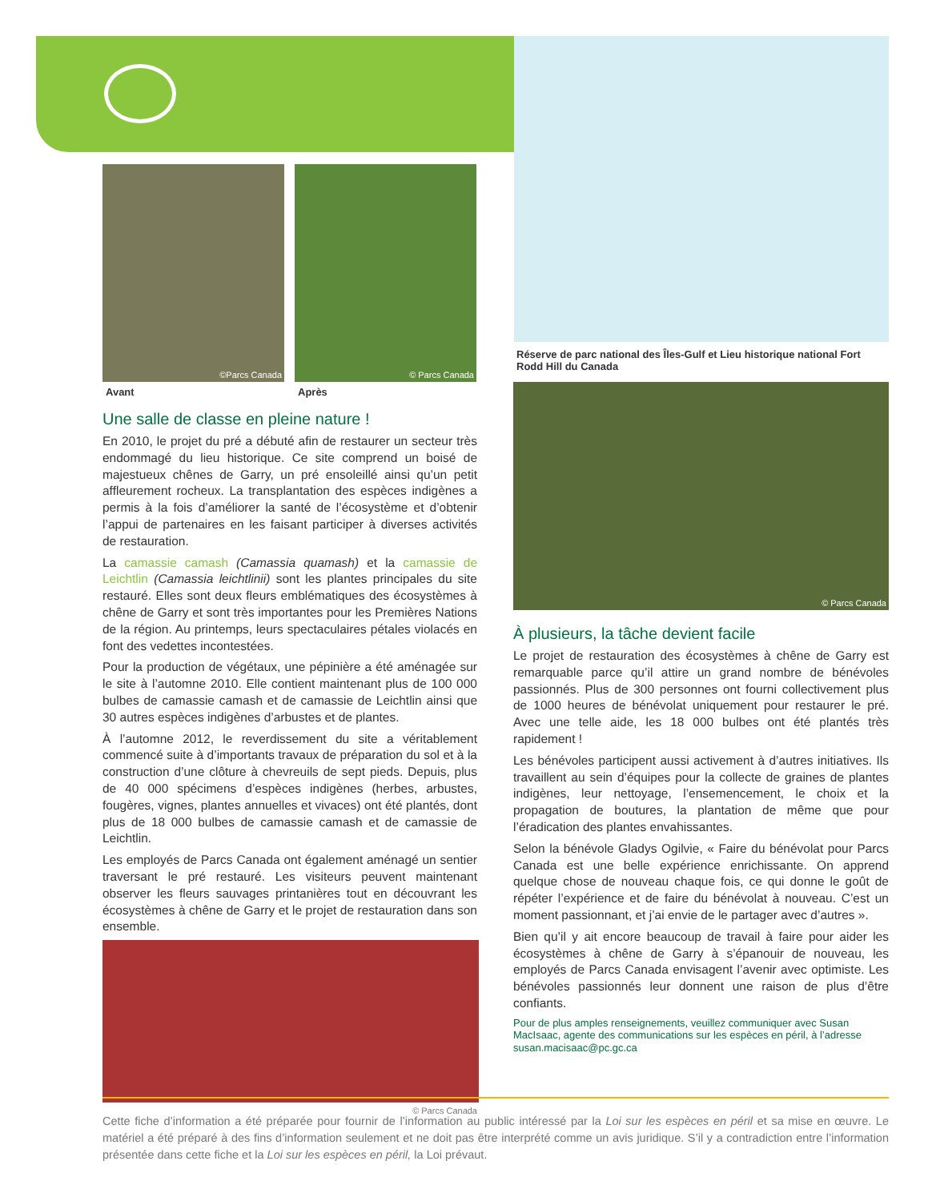©Parcs Canada
Avant
© Parcs Canada
Après
Une salle de classe en pleine nature !
En 2010, le projet du pré a débuté afin de restaurer un secteur très endommagé du lieu historique. Ce site comprend un boisé de majestueux chênes de Garry, un pré ensoleillé ainsi qu’un petit affleurement rocheux. La transplantation des espèces indigènes a permis à la fois d’améliorer la santé de l’écosystème et d’obtenir l’appui de partenaires en les faisant participer à diverses activités de restauration.
La camassie camash (Camassia quamash) et la camassie de Leichtlin (Camassia leichtlinii) sont les plantes principales du site restauré. Elles sont deux fleurs emblématiques des écosystèmes à chêne de Garry et sont très importantes pour les Premières Nations de la région. Au printemps, leurs spectaculaires pétales violacés en font des vedettes incontestées.
Pour la production de végétaux, une pépinière a été aménagée sur le site à l’automne 2010. Elle contient maintenant plus de 100 000 bulbes de camassie camash et de camassie de Leichtlin ainsi que 30 autres espèces indigènes d’arbustes et de plantes.
À l’automne 2012, le reverdissement du site a véritablement commencé suite à d’importants travaux de préparation du sol et à la construction d’une clôture à chevreuils de sept pieds. Depuis, plus de 40 000 spécimens d’espèces indigènes (herbes, arbustes, fougères, vignes, plantes annuelles et vivaces) ont été plantés, dont plus de 18 000 bulbes de camassie camash et de camassie de Leichtlin.
Les employés de Parcs Canada ont également aménagé un sentier traversant le pré restauré. Les visiteurs peuvent maintenant observer les fleurs sauvages printanières tout en découvrant les écosystèmes à chêne de Garry et le projet de restauration dans son ensemble.
© Parcs Canada
Réserve de parc national des Îles-Gulf et Lieu historique national Fort Rodd Hill du Canada
© Parcs Canada
À plusieurs, la tâche devient facile
Le projet de restauration des écosystèmes à chêne de Garry est remarquable parce qu’il attire un grand nombre de bénévoles passionnés. Plus de 300 personnes ont fourni collectivement plus de 1000 heures de bénévolat uniquement pour restaurer le pré. Avec une telle aide, les 18 000 bulbes ont été plantés très rapidement !
Les bénévoles participent aussi activement à d’autres initiatives. Ils travaillent au sein d’équipes pour la collecte de graines de plantes indigènes, leur nettoyage, l’ensemencement, le choix et la propagation de boutures, la plantation de même que pour l’éradication des plantes envahissantes.
Selon la bénévole Gladys Ogilvie, « Faire du bénévolat pour Parcs Canada est une belle expérience enrichissante. On apprend quelque chose de nouveau chaque fois, ce qui donne le goût de répéter l’expérience et de faire du bénévolat à nouveau. C’est un moment passionnant, et j’ai envie de le partager avec d’autres ».
Bien qu’il y ait encore beaucoup de travail à faire pour aider les écosystèmes à chêne de Garry à s’épanouir de nouveau, les employés de Parcs Canada envisagent l’avenir avec optimiste. Les bénévoles passionnés leur donnent une raison de plus d’être confiants.
Pour de plus amples renseignements, veuillez communiquer avec Susan MacIsaac, agente des communications sur les espèces en péril, à l’adresse susan.macisaac@pc.gc.ca
Cette fiche d’information a été préparée pour fournir de l’information au public intéressé par la Loi sur les espèces en péril et sa mise en œuvre. Le matériel a été préparé à des fins d’information seulement et ne doit pas être interprété comme un avis juridique. S’il y a contradiction entre l’information présentée dans cette fiche et la Loi sur les espèces en péril, la Loi prévaut.